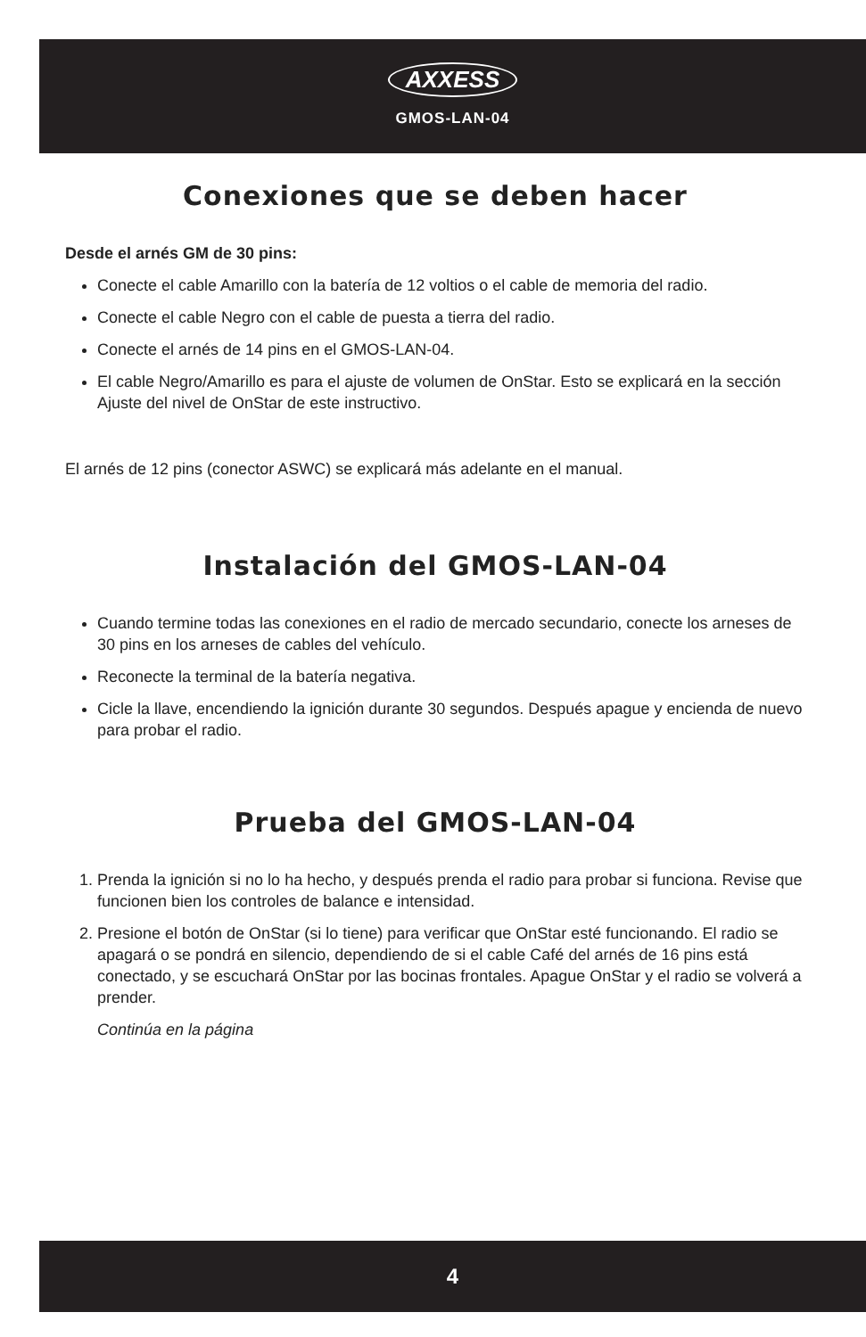AXXESS
GMOS-LAN-04
Conexiones que se deben hacer
Desde el arnés GM de 30 pins:
Conecte el cable Amarillo con la batería de 12 voltios o el cable de memoria del radio.
Conecte el cable Negro con el cable de puesta a tierra del radio.
Conecte el arnés de 14 pins en el GMOS-LAN-04.
El cable Negro/Amarillo es para el ajuste de volumen de OnStar. Esto se explicará en la sección Ajuste del nivel de OnStar de este instructivo.
El arnés de 12 pins (conector ASWC) se explicará más adelante en el manual.
Instalación del GMOS-LAN-04
Cuando termine todas las conexiones en el radio de mercado secundario, conecte los arneses de 30 pins en los arneses de cables del vehículo.
Reconecte la terminal de la batería negativa.
Cicle la llave, encendiendo la ignición durante 30 segundos. Después apague y encienda de nuevo para probar el radio.
Prueba del GMOS-LAN-04
1. Prenda la ignición si no lo ha hecho, y después prenda el radio para probar si funciona. Revise que funcionen bien los controles de balance e intensidad.
2. Presione el botón de OnStar (si lo tiene) para verificar que OnStar esté funcionando. El radio se apagará o se pondrá en silencio, dependiendo de si el cable Café del arnés de 16 pins está conectado, y se escuchará OnStar por las bocinas frontales. Apague OnStar y el radio se volverá a prender.
Continúa en la página
4